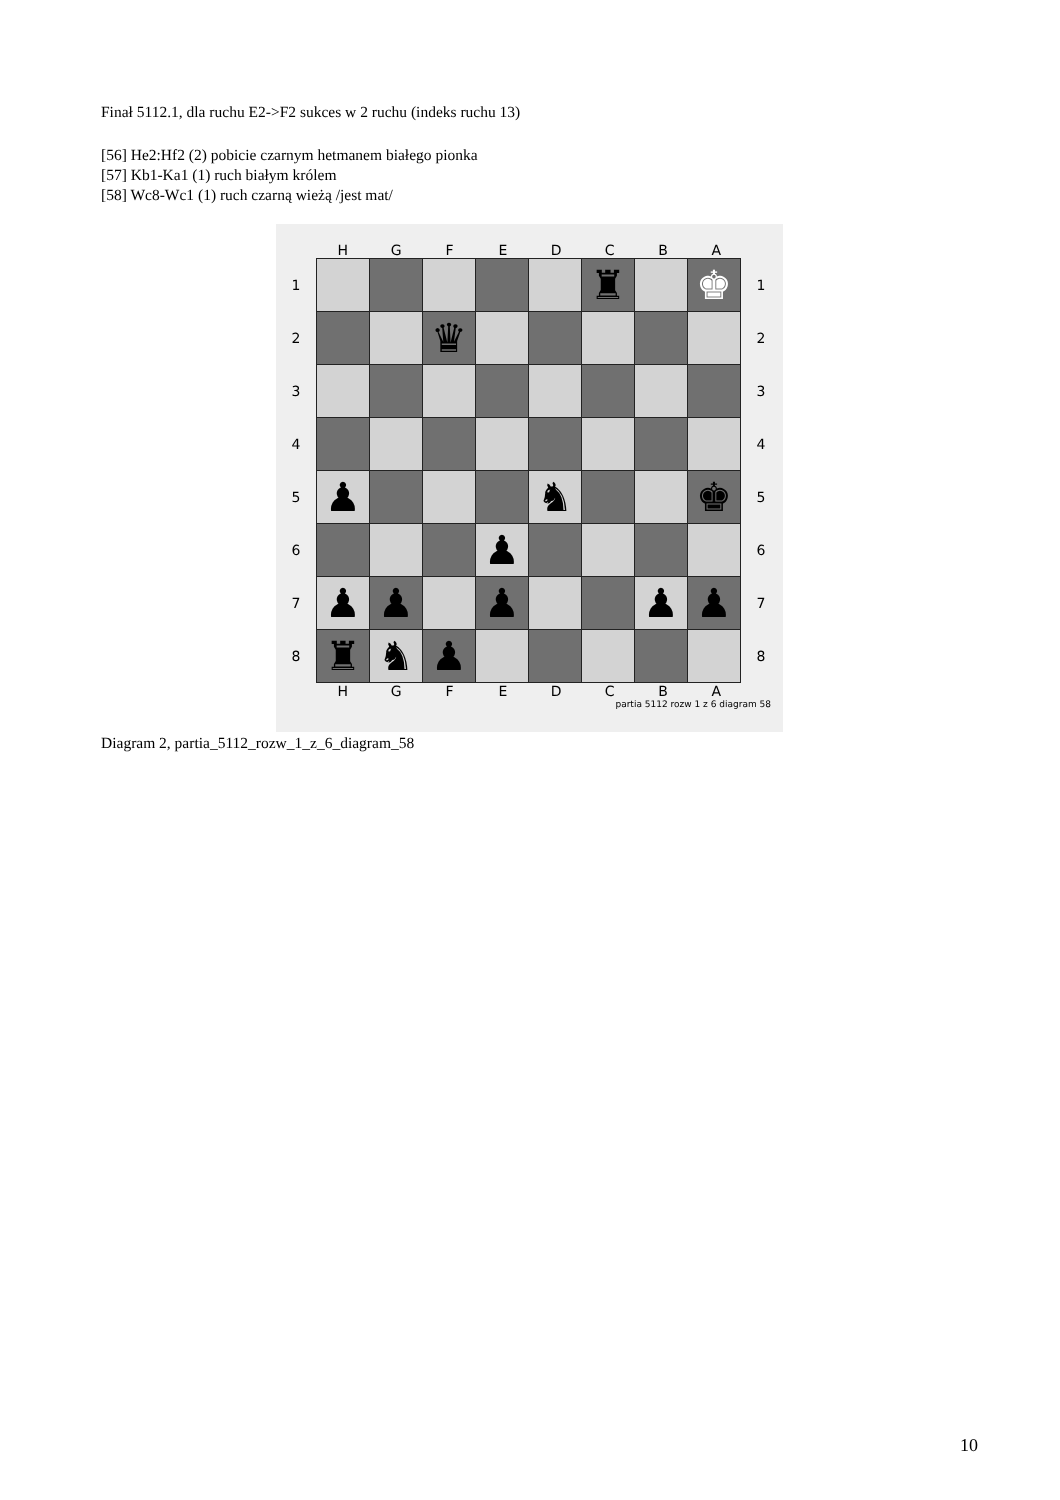Finał 5112.1, dla ruchu E2->F2 sukces w 2 ruchu (indeks ruchu 13)
[56] He2:Hf2 (2) pobicie czarnym hetmanem białego pionka
[57] Kb1-Ka1 (1) ruch białym królem
[58] Wc8-Wc1 (1) ruch czarną wieżą /jest mat/
H G F E D C B A
1
2
3
4
5
6
7
8
| | | | | | ♜ | | ♚ |
| | | ♛ | | | | | |
| ♟ | | | | ♞ | | | ♚ |
| | | | ♟ | | | | |
| ♟ | ♟ | | ♟ | | | ♟ | ♟ |
| ♜ | ♞ | ♟ | | | | | |
1
2
3
4
5
6
7
8
H G F E D C B A
partia 5112 rozw 1 z 6 diagram 58
Diagram 2, partia_5112_rozw_1_z_6_diagram_58
10